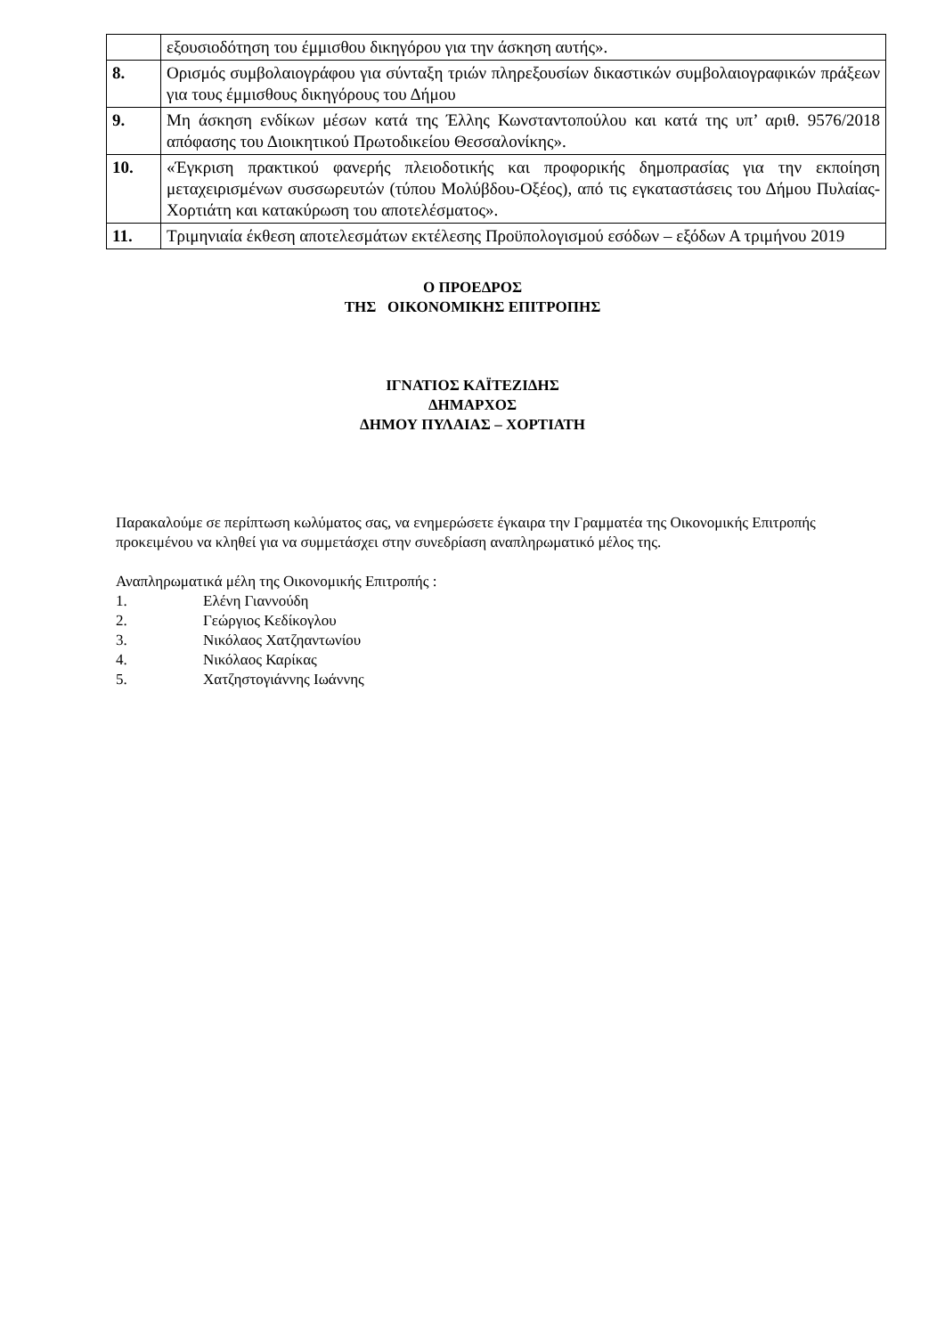| | εξουσιοδότηση του έμμισθου δικηγόρου για την άσκηση αυτής». |
| 8. | Ορισμός συμβολαιογράφου για σύνταξη τριών πληρεξουσίων δικαστικών συμβολαιογραφικών πράξεων για τους έμμισθους δικηγόρους του Δήμου |
| 9. | Μη άσκηση ενδίκων μέσων κατά της Έλλης Κωνσταντοπούλου και κατά της υπ’ αριθ. 9576/2018 απόφασης του Διοικητικού Πρωτοδικείου Θεσσαλονίκης». |
| 10. | «Έγκριση πρακτικού φανερής πλειοδοτικής και προφορικής δημοπρασίας για την εκποίηση μεταχειρισμένων συσσωρευτών (τύπου Μολύβδου-Οξέος), από τις εγκαταστάσεις του Δήμου Πυλαίας-Χορτιάτη και κατακύρωση του αποτελέσματος». |
| 11. | Τριμηνιαία έκθεση αποτελεσμάτων εκτέλεσης Προϋπολογισμού εσόδων – εξόδων Α τριμήνου 2019 |
Ο ΠΡΟΕΔΡΟΣ
ΤΗΣ ΟΙΚΟΝΟΜΙΚΗΣ ΕΠΙΤΡΟΠΗΣ
ΙΓΝΑΤΙΟΣ ΚΑΪΤΕΖΙΔΗΣ
ΔΗΜΑΡΧΟΣ
ΔΗΜΟΥ ΠΥΛΑΙΑΣ – ΧΟΡΤΙΑΤΗ
Παρακαλούμε σε περίπτωση κωλύματος σας, να ενημερώσετε έγκαιρα την Γραμματέα της Οικονομικής Επιτροπής προκειμένου να κληθεί για να συμμετάσχει στην συνεδρίαση αναπληρωματικό μέλος της.
Αναπληρωματικά μέλη της Οικονομικής Επιτροπής :
1. Ελένη Γιαννούδη
2. Γεώργιος Κεδίκογλου
3. Νικόλαος Χατζηαντωνίου
4. Νικόλαος Καρίκας
5. Χατζηστογιάννης Ιωάννης